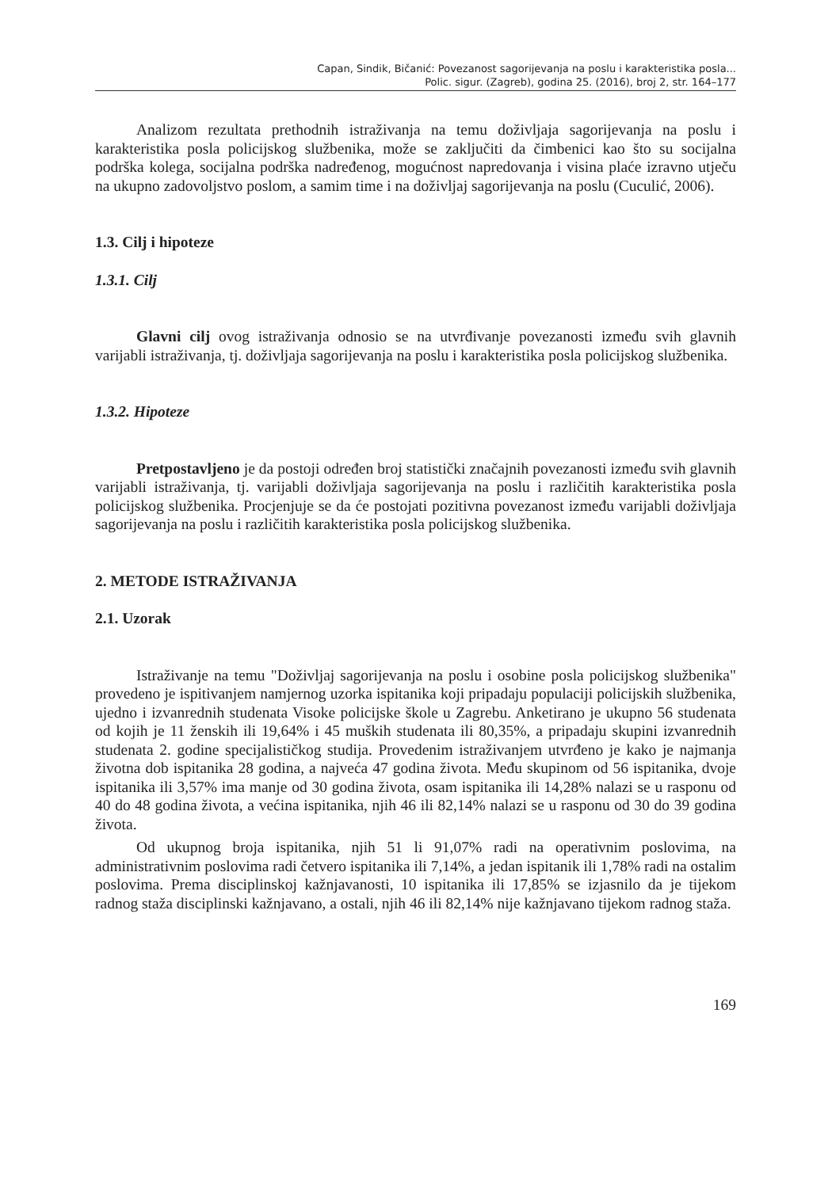Capan, Sindik, Bičanić: Povezanost sagorijevanja na poslu i karakteristika posla...
Polic. sigur. (Zagreb), godina 25. (2016), broj 2, str. 164–177
Analizom rezultata prethodnih istraživanja na temu doživljaja sagorijevanja na poslu i karakteristika posla policijskog službenika, može se zaključiti da čimbenici kao što su socijalna podrška kolega, socijalna podrška nadređenog, mogućnost napredovanja i visina plaće izravno utječu na ukupno zadovoljstvo poslom, a samim time i na doživljaj sagorijevanja na poslu (Cuculić, 2006).
1.3. Cilj i hipoteze
1.3.1. Cilj
Glavni cilj ovog istraživanja odnosio se na utvrđivanje povezanosti između svih glavnih varijabli istraživanja, tj. doživljaja sagorijevanja na poslu i karakteristika posla policijskog službenika.
1.3.2. Hipoteze
Pretpostavljeno je da postoji određen broj statistički značajnih povezanosti između svih glavnih varijabli istraživanja, tj. varijabli doživljaja sagorijevanja na poslu i različitih karakteristika posla policijskog službenika. Procjenjuje se da će postojati pozitivna povezanost između varijabli doživljaja sagorijevanja na poslu i različitih karakteristika posla policijskog službenika.
2. METODE ISTRAŽIVANJA
2.1. Uzorak
Istraživanje na temu "Doživljaj sagorijevanja na poslu i osobine posla policijskog službenika" provedeno je ispitivanjem namjernog uzorka ispitanika koji pripadaju populaciji policijskih službenika, ujedno i izvanrednih studenata Visoke policijske škole u Zagrebu. Anketirano je ukupno 56 studenata od kojih je 11 ženskih ili 19,64% i 45 muških studenata ili 80,35%, a pripadaju skupini izvanrednih studenata 2. godine specijalističkog studija. Provedenim istraživanjem utvrđeno je kako je najmanja životna dob ispitanika 28 godina, a najveća 47 godina života. Među skupinom od 56 ispitanika, dvoje ispitanika ili 3,57% ima manje od 30 godina života, osam ispitanika ili 14,28% nalazi se u rasponu od 40 do 48 godina života, a većina ispitanika, njih 46 ili 82,14% nalazi se u rasponu od 30 do 39 godina života.
Od ukupnog broja ispitanika, njih 51 li 91,07% radi na operativnim poslovima, na administrativnim poslovima radi četvero ispitanika ili 7,14%, a jedan ispitanik ili 1,78% radi na ostalim poslovima. Prema disciplinskoj kažnjavanosti, 10 ispitanika ili 17,85% se izjasnilo da je tijekom radnog staža disciplinski kažnjavano, a ostali, njih 46 ili 82,14% nije kažnjavano tijekom radnog staža.
169